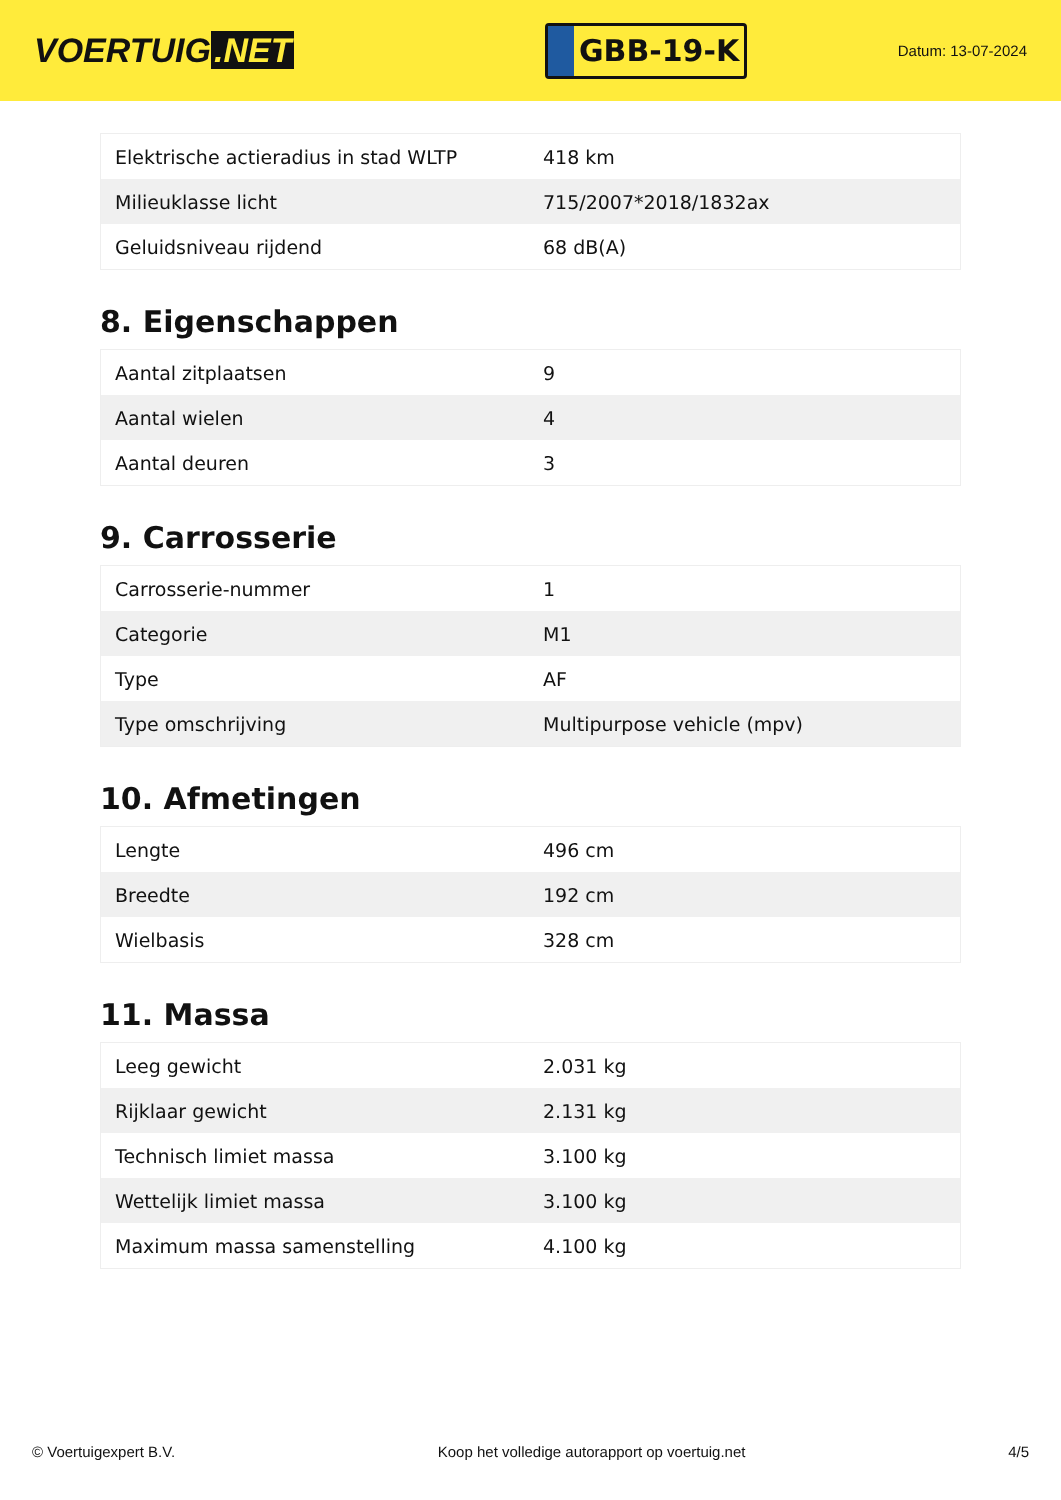VOERTUIG.NET
GBB-19-K
Datum: 13-07-2024
| Elektrische actieradius in stad WLTP | 418 km |
| Milieuklasse licht | 715/2007*2018/1832ax |
| Geluidsniveau rijdend | 68 dB(A) |
8. Eigenschappen
| Aantal zitplaatsen | 9 |
| Aantal wielen | 4 |
| Aantal deuren | 3 |
9. Carrosserie
| Carrosserie-nummer | 1 |
| Categorie | M1 |
| Type | AF |
| Type omschrijving | Multipurpose vehicle (mpv) |
10. Afmetingen
| Lengte | 496 cm |
| Breedte | 192 cm |
| Wielbasis | 328 cm |
11. Massa
| Leeg gewicht | 2.031 kg |
| Rijklaar gewicht | 2.131 kg |
| Technisch limiet massa | 3.100 kg |
| Wettelijk limiet massa | 3.100 kg |
| Maximum massa samenstelling | 4.100 kg |
© Voertuigexpert B.V. Koop het volledige autorapport op voertuig.net 4/5